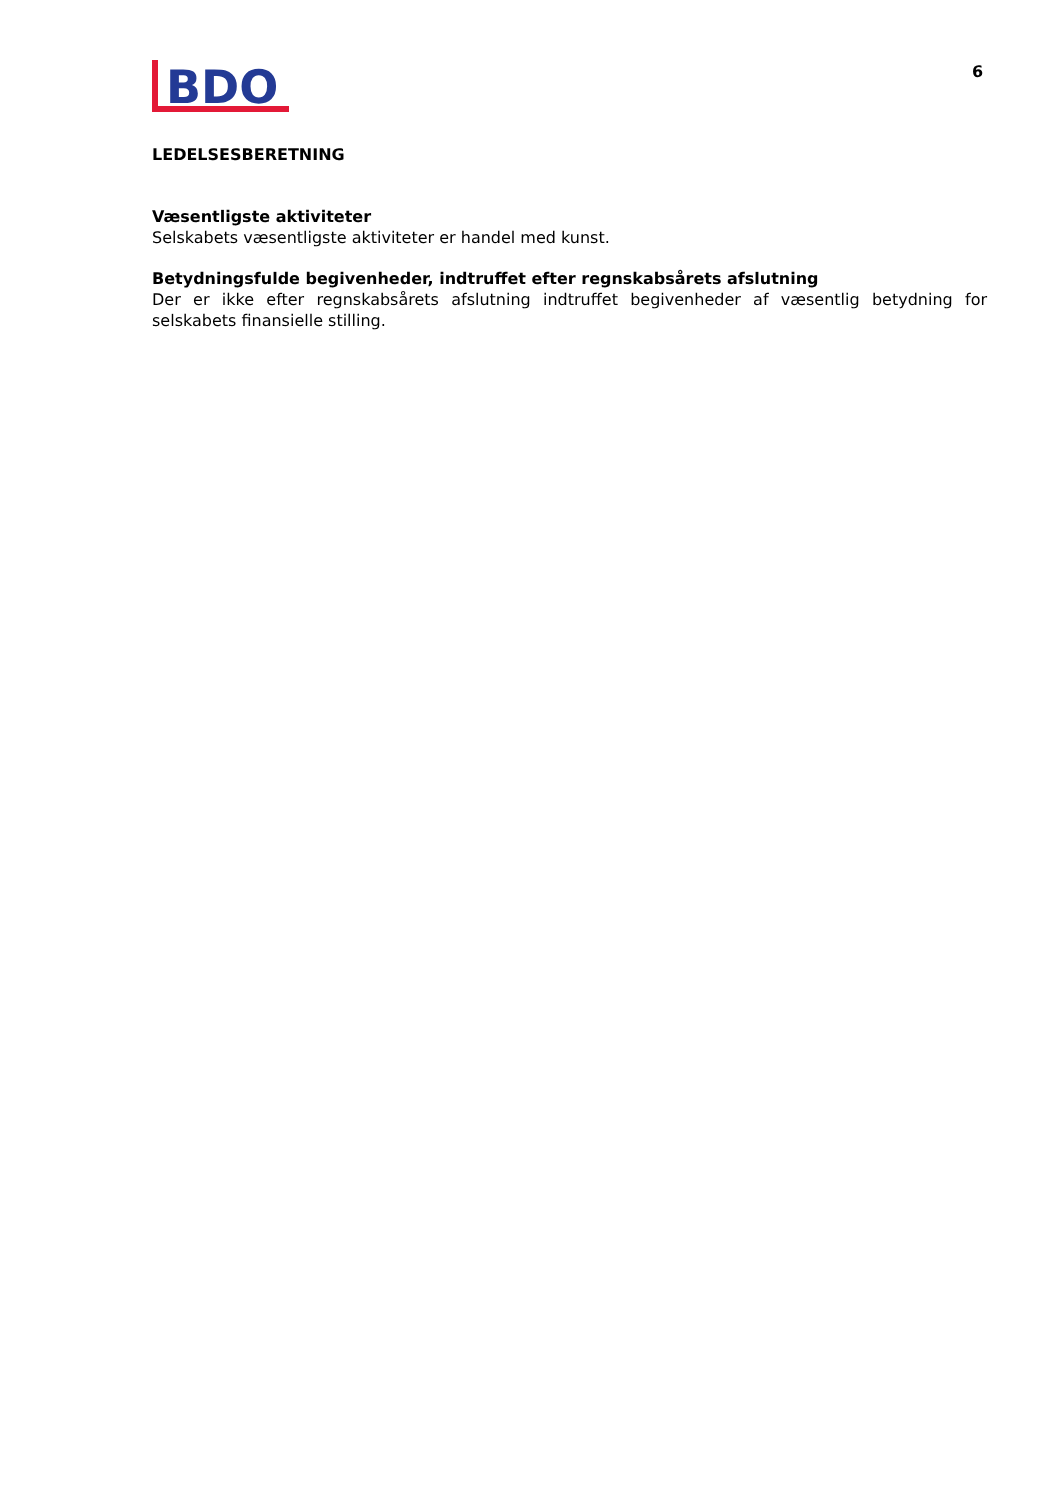BDO
6
LEDELSESBERETNING
Væsentligste aktiviteter
Selskabets væsentligste aktiviteter er handel med kunst.
Betydningsfulde begivenheder, indtruffet efter regnskabsårets afslutning
Der er ikke efter regnskabsårets afslutning indtruffet begivenheder af væsentlig betydning for selskabets finansielle stilling.